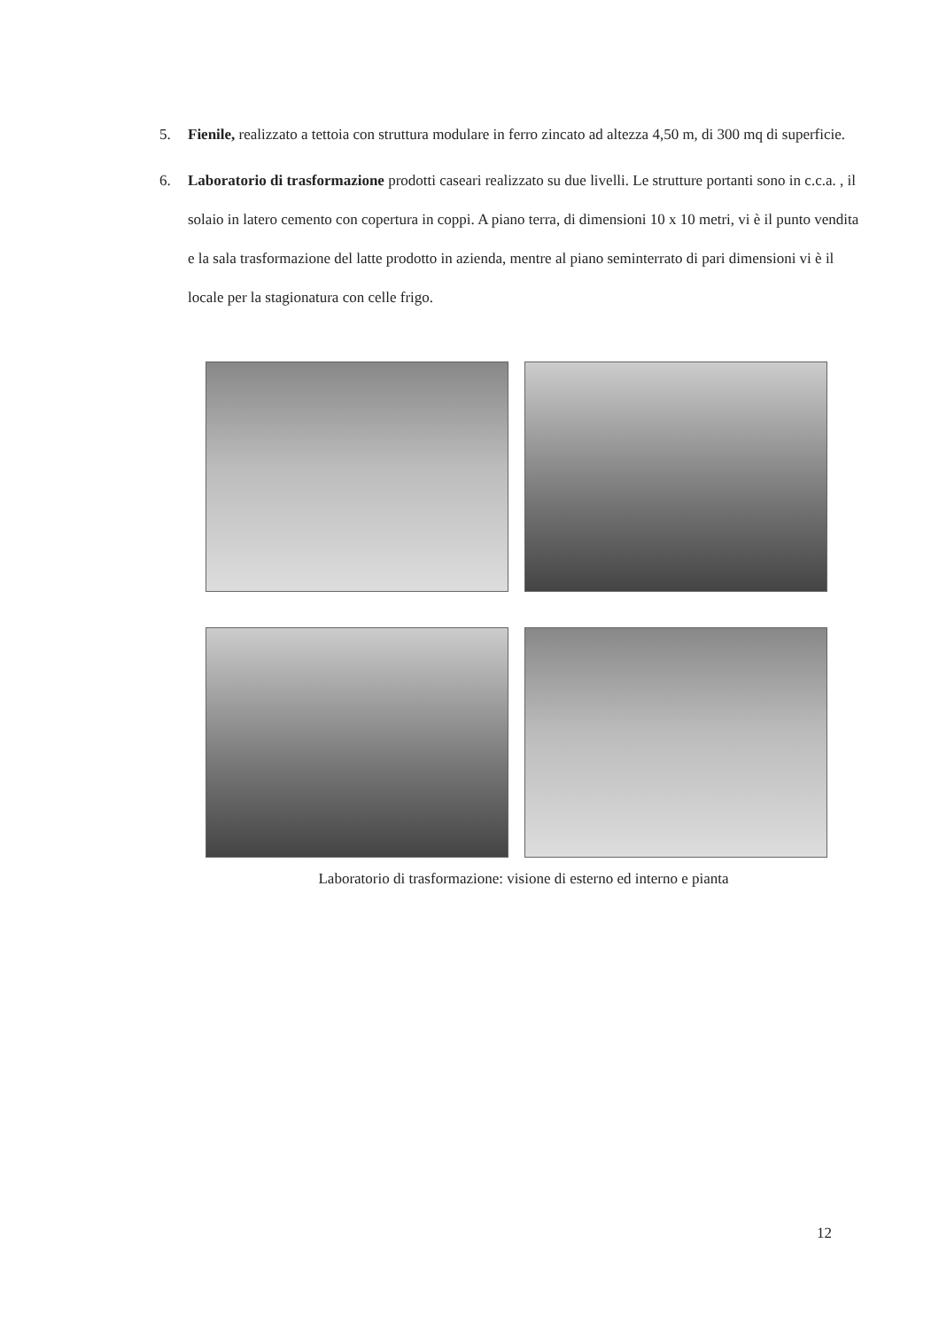5. Fienile, realizzato a tettoia con struttura modulare in ferro zincato ad altezza 4,50 m, di 300 mq di superficie.
6. Laboratorio di trasformazione prodotti caseari realizzato su due livelli. Le strutture portanti sono in c.c.a. , il solaio in latero cemento con copertura in coppi. A piano terra, di dimensioni 10 x 10 metri, vi è il punto vendita e la sala trasformazione del latte prodotto in azienda, mentre al piano seminterrato di pari dimensioni vi è il locale per la stagionatura con celle frigo.
Laboratorio di trasformazione: visione di esterno ed interno e pianta
12